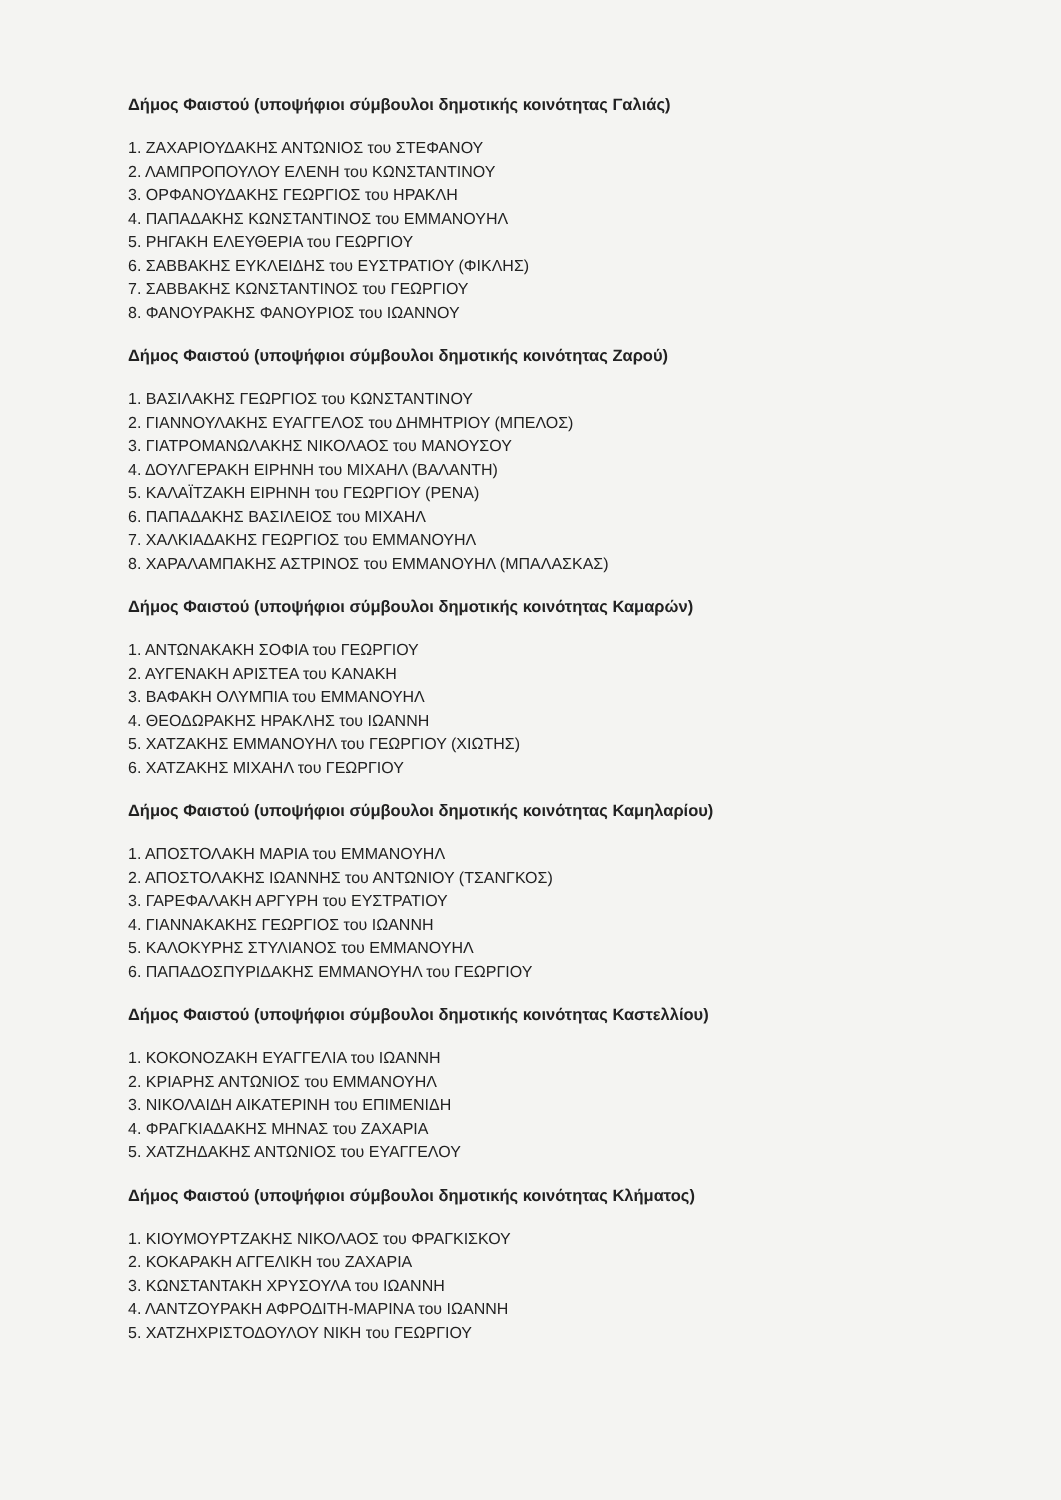Δήμος Φαιστού (υποψήφιοι σύμβουλοι δημοτικής κοινότητας Γαλιάς)
1. ΖΑΧΑΡΙΟΥΔΑΚΗΣ ΑΝΤΩΝΙΟΣ του ΣΤΕΦΑΝΟΥ
2. ΛΑΜΠΡΟΠΟΥΛΟΥ ΕΛΕΝΗ του ΚΩΝΣΤΑΝΤΙΝΟΥ
3. ΟΡΦΑΝΟΥΔΑΚΗΣ ΓΕΩΡΓΙΟΣ του ΗΡΑΚΛΗ
4. ΠΑΠΑΔΑΚΗΣ ΚΩΝΣΤΑΝΤΙΝΟΣ του ΕΜΜΑΝΟΥΗΛ
5. ΡΗΓΑΚΗ ΕΛΕΥΘΕΡΙΑ του ΓΕΩΡΓΙΟΥ
6. ΣΑΒΒΑΚΗΣ ΕΥΚΛΕΙΔΗΣ του ΕΥΣΤΡΑΤΙΟΥ (ΦΙΚΛΗΣ)
7. ΣΑΒΒΑΚΗΣ ΚΩΝΣΤΑΝΤΙΝΟΣ του ΓΕΩΡΓΙΟΥ
8. ΦΑΝΟΥΡΑΚΗΣ ΦΑΝΟΥΡΙΟΣ του ΙΩΑΝΝΟΥ
Δήμος Φαιστού (υποψήφιοι σύμβουλοι δημοτικής κοινότητας Ζαρού)
1. ΒΑΣΙΛΑΚΗΣ ΓΕΩΡΓΙΟΣ του ΚΩΝΣΤΑΝΤΙΝΟΥ
2. ΓΙΑΝΝΟΥΛΑΚΗΣ ΕΥΑΓΓΕΛΟΣ του ΔΗΜΗΤΡΙΟΥ (ΜΠΕΛΟΣ)
3. ΓΙΑΤΡΟΜΑΝΩΛΑΚΗΣ ΝΙΚΟΛΑΟΣ του ΜΑΝΟΥΣΟΥ
4. ΔΟΥΛΓΕΡΑΚΗ ΕΙΡΗΝΗ του ΜΙΧΑΗΛ (ΒΑΛΑΝΤΗ)
5. ΚΑΛΑΪΤΖΑΚΗ ΕΙΡΗΝΗ του ΓΕΩΡΓΙΟΥ (ΡΕΝΑ)
6. ΠΑΠΑΔΑΚΗΣ ΒΑΣΙΛΕΙΟΣ του ΜΙΧΑΗΛ
7. ΧΑΛΚΙΑΔΑΚΗΣ ΓΕΩΡΓΙΟΣ του ΕΜΜΑΝΟΥΗΛ
8. ΧΑΡΑΛΑΜΠΑΚΗΣ ΑΣΤΡΙΝΟΣ του ΕΜΜΑΝΟΥΗΛ (ΜΠΑΛΑΣΚΑΣ)
Δήμος Φαιστού (υποψήφιοι σύμβουλοι δημοτικής κοινότητας Καμαρών)
1. ΑΝΤΩΝΑΚΑΚΗ ΣΟΦΙΑ του ΓΕΩΡΓΙΟΥ
2. ΑΥΓΕΝΑΚΗ ΑΡΙΣΤΕΑ του ΚΑΝΑΚΗ
3. ΒΑΦΑΚΗ ΟΛΥΜΠΙΑ του ΕΜΜΑΝΟΥΗΛ
4. ΘΕΟΔΩΡΑΚΗΣ ΗΡΑΚΛΗΣ του ΙΩΑΝΝΗ
5. ΧΑΤΖΑΚΗΣ ΕΜΜΑΝΟΥΗΛ του ΓΕΩΡΓΙΟΥ (ΧΙΩΤΗΣ)
6. ΧΑΤΖΑΚΗΣ ΜΙΧΑΗΛ του ΓΕΩΡΓΙΟΥ
Δήμος Φαιστού (υποψήφιοι σύμβουλοι δημοτικής κοινότητας Καμηλαρίου)
1. ΑΠΟΣΤΟΛΑΚΗ ΜΑΡΙΑ του ΕΜΜΑΝΟΥΗΛ
2. ΑΠΟΣΤΟΛΑΚΗΣ ΙΩΑΝΝΗΣ του ΑΝΤΩΝΙΟΥ (ΤΣΑΝΓΚΟΣ)
3. ΓΑΡΕΦΑΛΑΚΗ ΑΡΓΥΡΗ του ΕΥΣΤΡΑΤΙΟΥ
4. ΓΙΑΝΝΑΚΑΚΗΣ ΓΕΩΡΓΙΟΣ του ΙΩΑΝΝΗ
5. ΚΑΛΟΚΥΡΗΣ ΣΤΥΛΙΑΝΟΣ του ΕΜΜΑΝΟΥΗΛ
6. ΠΑΠΑΔΟΣΠΥΡΙΔΑΚΗΣ ΕΜΜΑΝΟΥΗΛ του ΓΕΩΡΓΙΟΥ
Δήμος Φαιστού (υποψήφιοι σύμβουλοι δημοτικής κοινότητας Καστελλίου)
1. ΚΟΚΟΝΟΖΑΚΗ ΕΥΑΓΓΕΛΙΑ του ΙΩΑΝΝΗ
2. ΚΡΙΑΡΗΣ ΑΝΤΩΝΙΟΣ του ΕΜΜΑΝΟΥΗΛ
3. ΝΙΚΟΛΑΙΔΗ ΑΙΚΑΤΕΡΙΝΗ του ΕΠΙΜΕΝΙΔΗ
4. ΦΡΑΓΚΙΑΔΑΚΗΣ ΜΗΝΑΣ του ΖΑΧΑΡΙΑ
5. ΧΑΤΖΗΔΑΚΗΣ ΑΝΤΩΝΙΟΣ του ΕΥΑΓΓΕΛΟΥ
Δήμος Φαιστού (υποψήφιοι σύμβουλοι δημοτικής κοινότητας Κλήματος)
1. ΚΙΟΥΜΟΥΡΤΖΑΚΗΣ ΝΙΚΟΛΑΟΣ του ΦΡΑΓΚΙΣΚΟΥ
2. ΚΟΚΑΡΑΚΗ ΑΓΓΕΛΙΚΗ του ΖΑΧΑΡΙΑ
3. ΚΩΝΣΤΑΝΤΑΚΗ ΧΡΥΣΟΥΛΑ του ΙΩΑΝΝΗ
4. ΛΑΝΤΖΟΥΡΑΚΗ ΑΦΡΟΔΙΤΗ-ΜΑΡΙΝΑ του ΙΩΑΝΝΗ
5. ΧΑΤΖΗΧΡΙΣΤΟΔΟΥΛΟΥ ΝΙΚΗ του ΓΕΩΡΓΙΟΥ